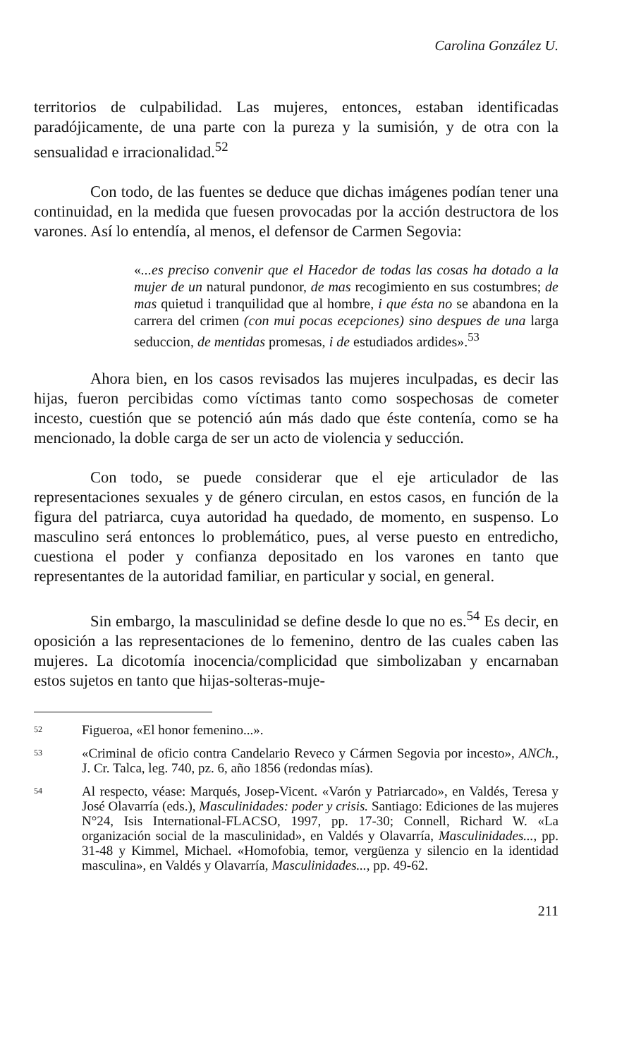Carolina González U.
territorios de culpabilidad. Las mujeres, entonces, estaban identificadas paradójicamente, de una parte con la pureza y la sumisión, y de otra con la sensualidad e irracionalidad.<sup>52</sup>
Con todo, de las fuentes se deduce que dichas imágenes podían tener una continuidad, en la medida que fuesen provocadas por la acción destructora de los varones. Así lo entendía, al menos, el defensor de Carmen Segovia:
«...es preciso convenir que el Hacedor de todas las cosas ha dotado a la mujer de un natural pundonor, de mas recogimiento en sus costumbres; de mas quietud i tranquilidad que al hombre, i que ésta no se abandona en la carrera del crimen (con mui pocas ecepciones) sino despues de una larga seduccion, de mentidas promesas, i de estudiados ardides».<sup>53</sup>
Ahora bien, en los casos revisados las mujeres inculpadas, es decir las hijas, fueron percibidas como víctimas tanto como sospechosas de cometer incesto, cuestión que se potenció aún más dado que éste contenía, como se ha mencionado, la doble carga de ser un acto de violencia y seducción.
Con todo, se puede considerar que el eje articulador de las representaciones sexuales y de género circulan, en estos casos, en función de la figura del patriarca, cuya autoridad ha quedado, de momento, en suspenso. Lo masculino será entonces lo problemático, pues, al verse puesto en entredicho, cuestiona el poder y confianza depositado en los varones en tanto que representantes de la autoridad familiar, en particular y social, en general.
Sin embargo, la masculinidad se define desde lo que no es.<sup>54</sup> Es decir, en oposición a las representaciones de lo femenino, dentro de las cuales caben las mujeres. La dicotomía inocencia/complicidad que simbolizaban y encarnaban estos sujetos en tanto que hijas-solteras-muje-
52 Figueroa, «El honor femenino...».
53 «Criminal de oficio contra Candelario Reveco y Cármen Segovia por incesto», ANCh., J. Cr. Talca, leg. 740, pz. 6, año 1856 (redondas mías).
54 Al respecto, véase: Marqués, Josep-Vicent. «Varón y Patriarcado», en Valdés, Teresa y José Olavarría (eds.), Masculinidades: poder y crisis. Santiago: Ediciones de las mujeres N°24, Isis International-FLACSO, 1997, pp. 17-30; Connell, Richard W. «La organización social de la masculinidad», en Valdés y Olavarría, Masculinidades..., pp. 31-48 y Kimmel, Michael. «Homofobia, temor, vergüenza y silencio en la identidad masculina», en Valdés y Olavarría, Masculinidades..., pp. 49-62.
211